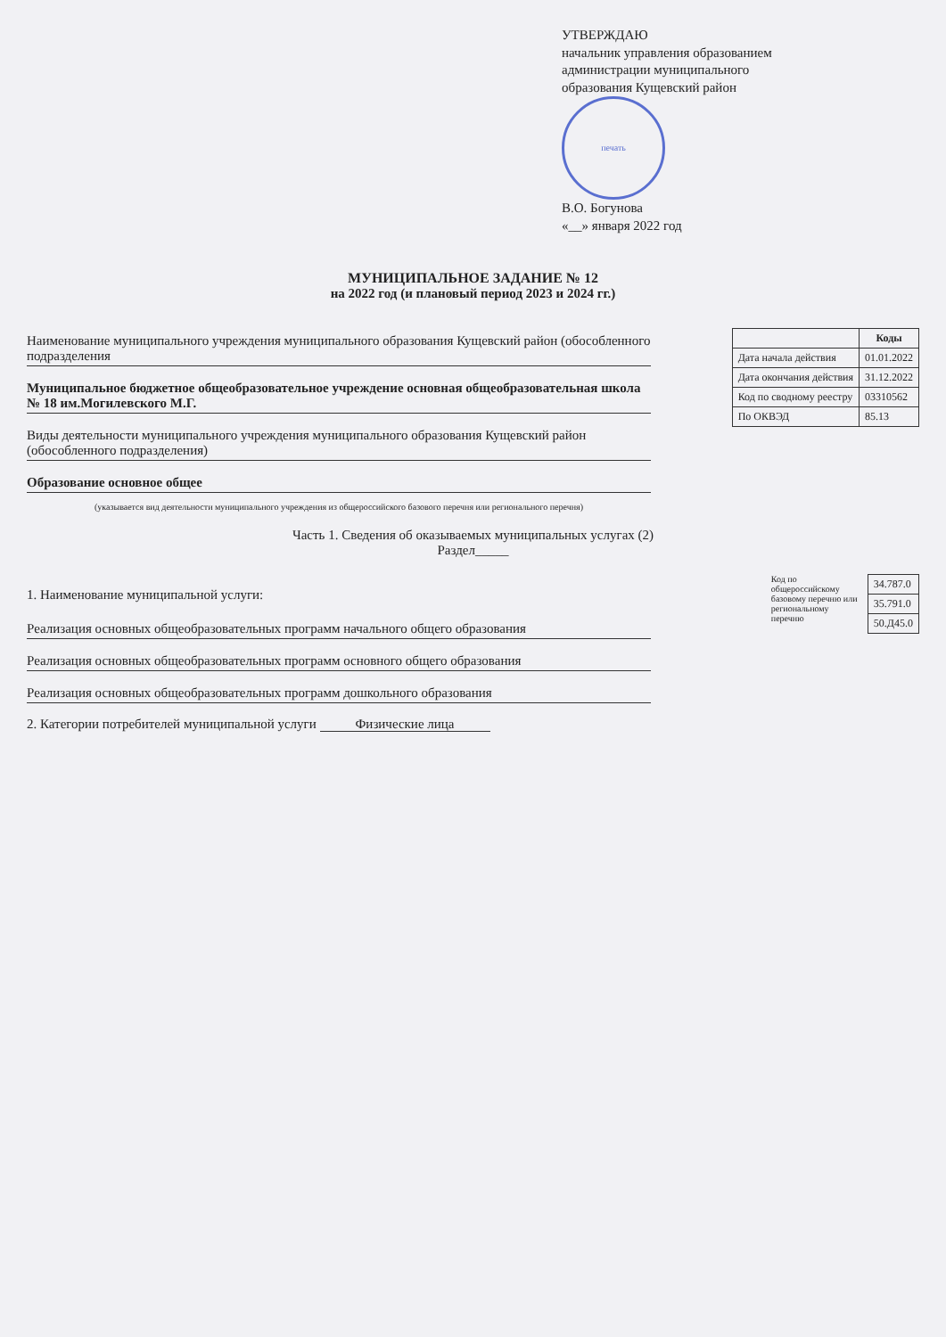УТВЕРЖДАЮ
начальник управления образованием
администрации муниципального
образования Кущевский район
печать
В.О. Богунова
«__» января 2022 год
МУНИЦИПАЛЬНОЕ ЗАДАНИЕ № 12
на 2022 год (и плановый период 2023 и 2024 гг.)
Наименование муниципального учреждения муниципального образования Кущевский район (обособленного подразделения
Муниципальное бюджетное общеобразовательное учреждение основная общеобразовательная школа № 18 им.Могилевского М.Г.
Виды деятельности муниципального учреждения муниципального образования Кущевский район (обособленного подразделения)
Образование основное общее
(указывается вид деятельности муниципального учреждения из общероссийского базового перечня или регионального перечня)
| | Коды |
| Дата начала действия | 01.01.2022 |
| Дата окончания действия | 31.12.2022 |
| Код по сводному реестру | 03310562 |
| По ОКВЭД | 85.13 |
Часть 1. Сведения об оказываемых муниципальных услугах (2)
Раздел_____
1. Наименование муниципальной услуги:
Реализация основных общеобразовательных программ начального общего образования
Реализация основных общеобразовательных программ основного общего образования
Реализация основных общеобразовательных программ дошкольного образования
2. Категории потребителей муниципальной услуги Физические лица
Код по общероссийскому базовому перечню или региональному перечню
| 34.787.0 |
| 35.791.0 |
| 50.Д45.0 |